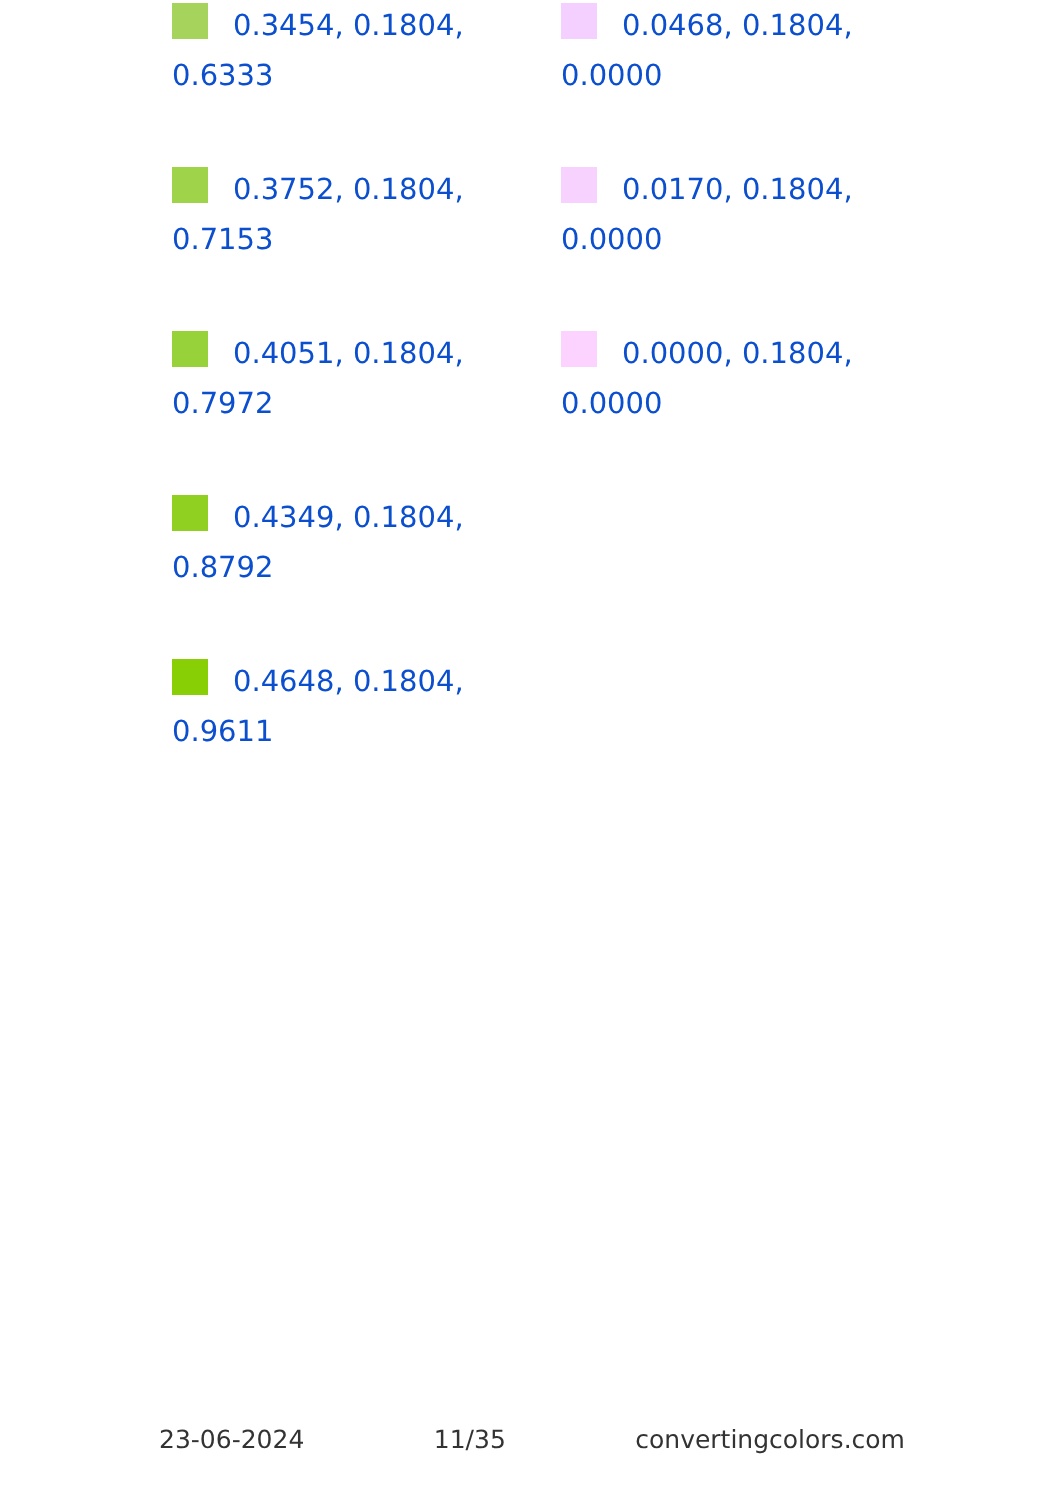0.3454, 0.1804, 0.6333
0.0468, 0.1804, 0.0000
0.3752, 0.1804, 0.7153
0.0170, 0.1804, 0.0000
0.4051, 0.1804, 0.7972
0.0000, 0.1804, 0.0000
0.4349, 0.1804, 0.8792
0.4648, 0.1804, 0.9611
23-06-2024 11/35 convertingcolors.com